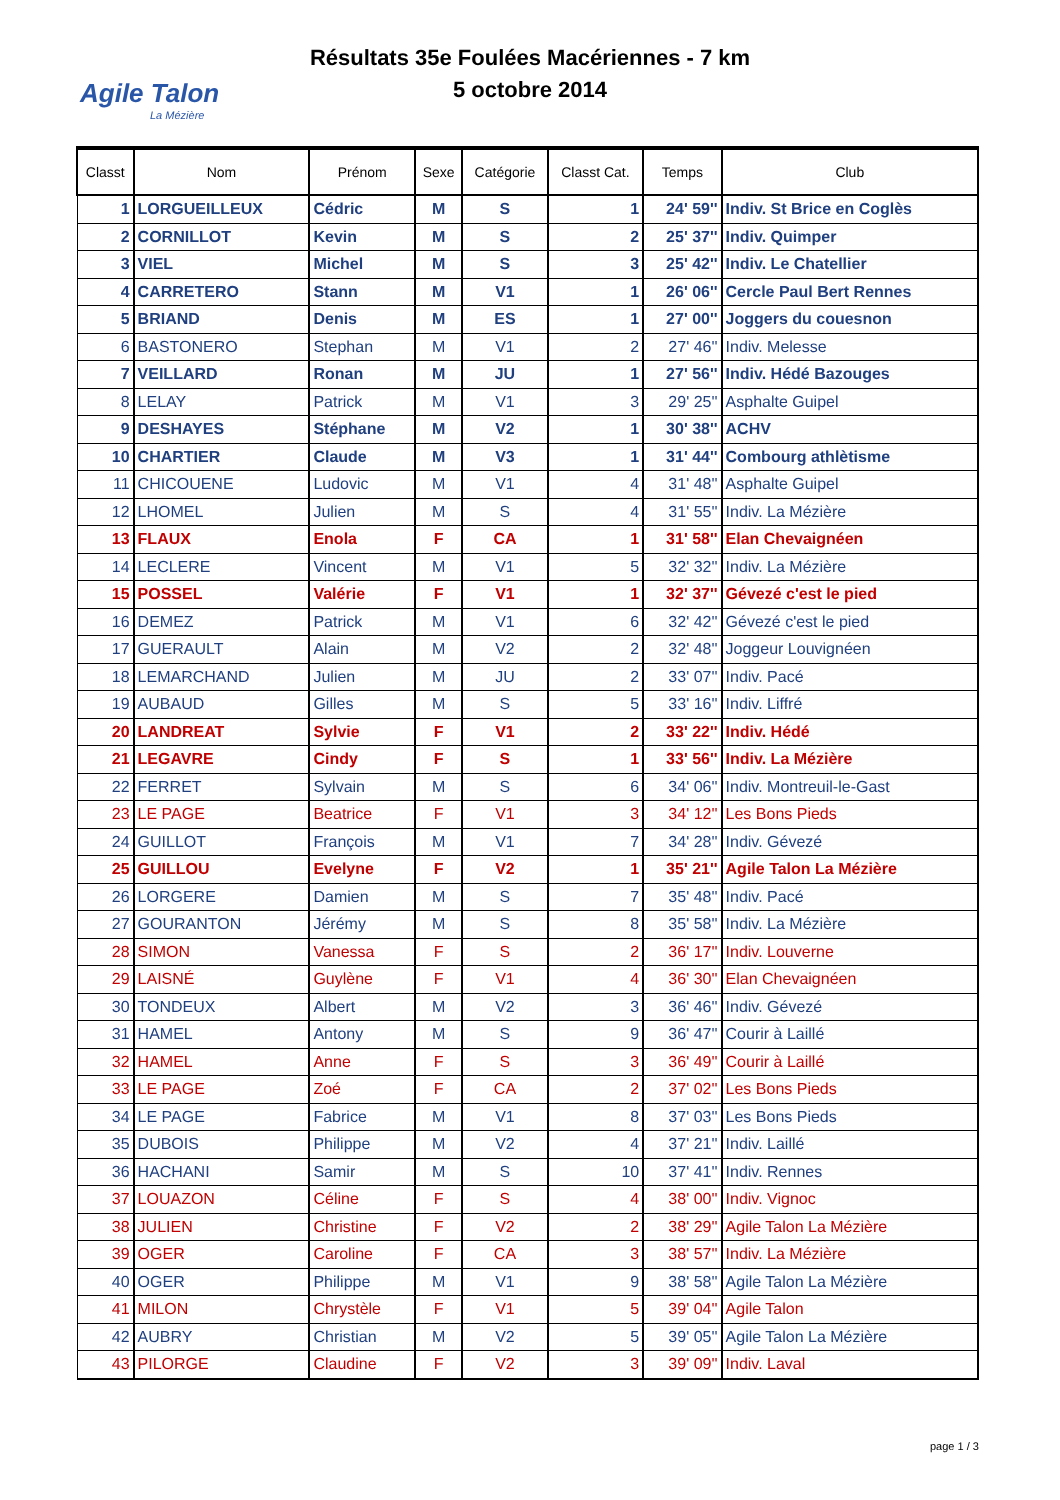Agile Talon
La Mézière
Résultats 35e Foulées Macériennes - 7 km
5 octobre 2014
| Classt | Nom | Prénom | Sexe | Catégorie | Classt Cat. | Temps | Club |
| --- | --- | --- | --- | --- | --- | --- | --- |
| 1 | LORGUEILLEUX | Cédric | M | S | 1 | 24' 59'' | Indiv. St Brice en Coglès |
| 2 | CORNILLOT | Kevin | M | S | 2 | 25' 37'' | Indiv. Quimper |
| 3 | VIEL | Michel | M | S | 3 | 25' 42'' | Indiv. Le Chatellier |
| 4 | CARRETERO | Stann | M | V1 | 1 | 26' 06'' | Cercle Paul Bert Rennes |
| 5 | BRIAND | Denis | M | ES | 1 | 27' 00'' | Joggers du couesnon |
| 6 | BASTONERO | Stephan | M | V1 | 2 | 27' 46'' | Indiv. Melesse |
| 7 | VEILLARD | Ronan | M | JU | 1 | 27' 56'' | Indiv. Hédé Bazouges |
| 8 | LELAY | Patrick | M | V1 | 3 | 29' 25'' | Asphalte Guipel |
| 9 | DESHAYES | Stéphane | M | V2 | 1 | 30' 38'' | ACHV |
| 10 | CHARTIER | Claude | M | V3 | 1 | 31' 44'' | Combourg athlètisme |
| 11 | CHICOUENE | Ludovic | M | V1 | 4 | 31' 48'' | Asphalte Guipel |
| 12 | LHOMEL | Julien | M | S | 4 | 31' 55'' | Indiv. La Mézière |
| 13 | FLAUX | Enola | F | CA | 1 | 31' 58'' | Elan Chevaignéen |
| 14 | LECLERE | Vincent | M | V1 | 5 | 32' 32'' | Indiv. La Mézière |
| 15 | POSSEL | Valérie | F | V1 | 1 | 32' 37'' | Gévezé c'est le pied |
| 16 | DEMEZ | Patrick | M | V1 | 6 | 32' 42'' | Gévezé c'est le pied |
| 17 | GUERAULT | Alain | M | V2 | 2 | 32' 48'' | Joggeur Louvignéen |
| 18 | LEMARCHAND | Julien | M | JU | 2 | 33' 07'' | Indiv. Pacé |
| 19 | AUBAUD | Gilles | M | S | 5 | 33' 16'' | Indiv. Liffré |
| 20 | LANDREAT | Sylvie | F | V1 | 2 | 33' 22'' | Indiv. Hédé |
| 21 | LEGAVRE | Cindy | F | S | 1 | 33' 56'' | Indiv. La Mézière |
| 22 | FERRET | Sylvain | M | S | 6 | 34' 06'' | Indiv. Montreuil-le-Gast |
| 23 | LE PAGE | Beatrice | F | V1 | 3 | 34' 12'' | Les Bons Pieds |
| 24 | GUILLOT | François | M | V1 | 7 | 34' 28'' | Indiv. Gévezé |
| 25 | GUILLOU | Evelyne | F | V2 | 1 | 35' 21'' | Agile Talon La Mézière |
| 26 | LORGERE | Damien | M | S | 7 | 35' 48'' | Indiv. Pacé |
| 27 | GOURANTON | Jérémy | M | S | 8 | 35' 58'' | Indiv. La Mézière |
| 28 | SIMON | Vanessa | F | S | 2 | 36' 17'' | Indiv. Louverne |
| 29 | LAISNÉ | Guylène | F | V1 | 4 | 36' 30'' | Elan Chevaignéen |
| 30 | TONDEUX | Albert | M | V2 | 3 | 36' 46'' | Indiv. Gévezé |
| 31 | HAMEL | Antony | M | S | 9 | 36' 47'' | Courir à Laillé |
| 32 | HAMEL | Anne | F | S | 3 | 36' 49'' | Courir à Laillé |
| 33 | LE PAGE | Zoé | F | CA | 2 | 37' 02'' | Les Bons Pieds |
| 34 | LE PAGE | Fabrice | M | V1 | 8 | 37' 03'' | Les Bons Pieds |
| 35 | DUBOIS | Philippe | M | V2 | 4 | 37' 21'' | Indiv. Laillé |
| 36 | HACHANI | Samir | M | S | 10 | 37' 41'' | Indiv. Rennes |
| 37 | LOUAZON | Céline | F | S | 4 | 38' 00'' | Indiv. Vignoc |
| 38 | JULIEN | Christine | F | V2 | 2 | 38' 29'' | Agile Talon La Mézière |
| 39 | OGER | Caroline | F | CA | 3 | 38' 57'' | Indiv. La Mézière |
| 40 | OGER | Philippe | M | V1 | 9 | 38' 58'' | Agile Talon La Mézière |
| 41 | MILON | Chrystèle | F | V1 | 5 | 39' 04'' | Agile Talon |
| 42 | AUBRY | Christian | M | V2 | 5 | 39' 05'' | Agile Talon La Mézière |
| 43 | PILORGE | Claudine | F | V2 | 3 | 39' 09'' | Indiv. Laval |
page 1 / 3